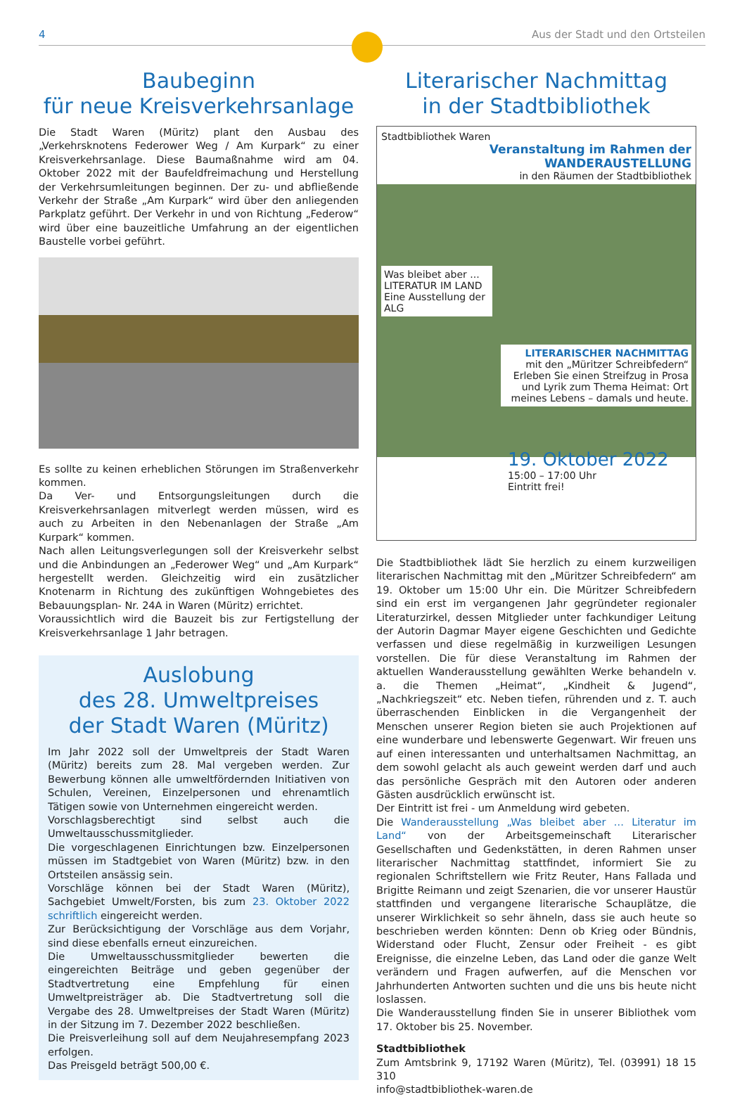4 Aus der Stadt und den Ortsteilen
Baubeginn
für neue Kreisverkehrsanlage
Die Stadt Waren (Müritz) plant den Ausbau des „Verkehrsknotens Federower Weg / Am Kurpark“ zu einer Kreisverkehrsanlage. Diese Baumaßnahme wird am 04. Oktober 2022 mit der Baufeld­freimachung und Herstellung der Verkehrsumleitungen beginnen. Der zu- und abfließende Verkehr der Straße „Am Kurpark“ wird über den anliegenden Parkplatz geführt. Der Verkehr in und von Richtung „Federow“ wird über eine bauzeitliche Umfahrung an der eigentlichen Baustelle vorbei geführt.
Es sollte zu keinen erheblichen Störungen im Straßenverkehr kommen.
Da Ver- und Entsorgungsleitungen durch die Kreisverkehrsanlagen mitverlegt werden müssen, wird es auch zu Arbeiten in den Neben­anlagen der Straße „Am Kurpark“ kommen.
Nach allen Leitungsverlegungen soll der Kreisverkehr selbst und die Anbindungen an „Federower Weg“ und „Am Kurpark“ hergestellt werden. Gleichzeitig wird ein zusätzlicher Knotenarm in Richtung des zukünftigen Wohngebietes des Bebauungsplan- Nr. 24A in Waren (Müritz) errichtet.
Voraussichtlich wird die Bauzeit bis zur Fertigstellung der Kreisver­kehrsanlage 1 Jahr betragen.
Auslobung
des 28. Umweltpreises
der Stadt Waren (Müritz)
Im Jahr 2022 soll der Umweltpreis der Stadt Waren (Müritz) bereits zum 28. Mal vergeben werden. Zur Bewerbung können alle umweltfördernden Initiativen von Schulen, Vereinen, Einzel­personen und ehrenamtlich Tätigen sowie von Unternehmen eingereicht werden.
Vorschlagsberechtigt sind selbst auch die Umweltausschuss­mitglieder.
Die vorgeschlagenen Einrichtungen bzw. Einzelpersonen müs­sen im Stadtgebiet von Waren (Müritz) bzw. in den Ortsteilen ansässig sein.
Vorschläge können bei der Stadt Waren (Müritz), Sachgebiet Umwelt/Forsten, bis zum 23. Oktober 2022 schriftlich einge­reicht werden.
Zur Berücksichtigung der Vorschläge aus dem Vorjahr, sind diese ebenfalls erneut einzureichen.
Die Umweltausschussmitglieder bewerten die eingereichten Beiträge und geben gegenüber der Stadtvertretung eine Emp­fehlung für einen Umweltpreisträger ab. Die Stadtvertretung soll die Vergabe des 28. Umweltpreises der Stadt Waren (Müritz) in der Sitzung im 7. Dezember 2022 beschließen.
Die Preisverleihung soll auf dem Neujahresempfang 2023 er­folgen.
Das Preisgeld beträgt 500,00 €.
Literarischer Nachmittag
in der Stadtbibliothek
Stadtbibliothek Waren
Veranstaltung im Rahmen der WANDERAUSTELLUNG
in den Räumen der Stadtbibliothek
Was bleibet aber ...
LITERATUR IM LAND
Eine Ausstellung der ALG
LITERARISCHER NACHMITTAG
mit den „Müritzer Schreibfedern“
Erleben Sie einen Streifzug in Prosa und Lyrik zum Thema Heimat: Ort meines Lebens – damals und heute.
19. Oktober 2022
15:00 – 17:00 Uhr
Eintritt frei!
Die Stadtbibliothek lädt Sie herzlich zu einem kurzweiligen lite­rarischen Nachmittag mit den „Müritzer Schreibfedern“ am 19. Oktober um 15:00 Uhr ein. Die Müritzer Schreibfedern sind ein erst im vergangenen Jahr gegründeter regionaler Literaturzirkel, dessen Mitglieder unter fachkundiger Leitung der Autorin Dagmar Mayer eigene Geschichten und Gedichte verfassen und diese regelmäßig in kurzweiligen Lesungen vorstellen. Die für diese Ver­anstaltung im Rahmen der aktuellen Wanderausstellung gewählten Werke behandeln v. a. die Themen „Heimat“, „Kindheit & Jugend“, „Nachkriegszeit“ etc. Neben tiefen, rührenden und z. T. auch überraschenden Einblicken in die Vergangenheit der Menschen unserer Region bieten sie auch Projektionen auf eine wunderbare und lebenswerte Gegenwart. Wir freuen uns auf einen interessanten und unterhaltsamen Nachmittag, an dem sowohl gelacht als auch geweint werden darf und auch das persönliche Gespräch mit den Autoren oder anderen Gästen ausdrücklich erwünscht ist.
Der Eintritt ist frei - um Anmeldung wird gebeten.
Die Wanderausstellung „Was bleibet aber … Literatur im Land“ von der Arbeitsgemeinschaft Literarischer Gesellschaften und Gedenk­stätten, in deren Rahmen unser literarischer Nachmittag stattfindet, informiert Sie zu regionalen Schriftstellern wie Fritz Reuter, Hans Fallada und Brigitte Reimann und zeigt Szenarien, die vor unserer Haustür stattfinden und vergangene literarische Schauplätze, die unserer Wirklichkeit so sehr ähneln, dass sie auch heute so beschrie­ben werden könnten: Denn ob Krieg oder Bündnis, Widerstand oder Flucht, Zensur oder Freiheit - es gibt Ereignisse, die einzelne Leben, das Land oder die ganze Welt verändern und Fragen aufwerfen, auf die Menschen vor Jahrhunderten Antworten suchten und die uns bis heute nicht loslassen.
Die Wanderausstellung finden Sie in unserer Bibliothek vom 17. Oktober bis 25. November.
Stadtbibliothek
Zum Amtsbrink 9, 17192 Waren (Müritz), Tel. (03991) 18 15 310
info@stadtbibliothek-waren.de